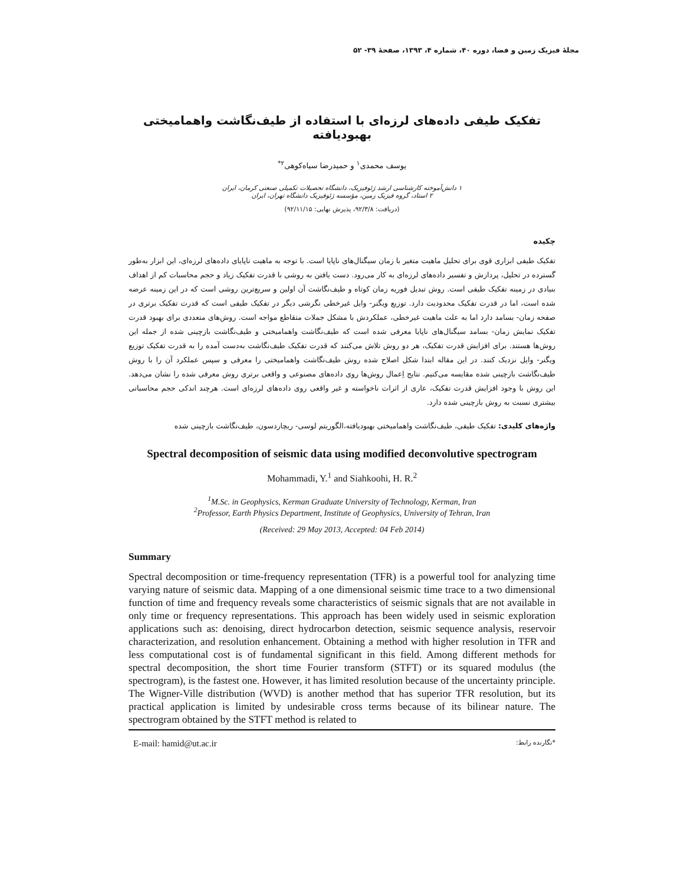مجلهٔ فیزیک زمین و فضا، دوره ۴۰، شماره ۴، ۱۳۹۳، صفحهٔ ۳۹- ۵۲
تفکیک طیفی داده‌های لرزه‌ای با استفاده از طیف‌نگاشت واهمامیختی بهبودیافته
یوسف محمدی<sup>۱</sup> و حمیدرضا سیاه‌کوهی<sup>۲*</sup>
۱ دانش‌آموخته کارشناسی ارشد ژئوفیزیک، دانشگاه تحصیلات تکمیلی صنعتی کرمان، ایران
۲ استاد، گروه فیزیک زمین، مؤسسه ژئوفیزیک دانشگاه تهران، ایران
(دریافت: ۹۲/۳/۸، پذیرش نهایی: ۹۲/۱۱/۱۵)
چکیده
تفکیک طیفی ابزاری قوی برای تحلیل ماهیت متغیر با زمان سیگنال‌های ناپایا است. با توجه به ماهیت ناپایای داده‌های لرزه‌ای، این ابزار به‌طور گسترده در تحلیل، پردازش و تفسیر داده‌های لرزه‌ای به کار می‌رود. دست یافتن به روشی با قدرت تفکیک زیاد و حجم محاسبات کم از اهداف بنیادی در زمینه تفکیک طیفی است. روش تبدیل فوریه زمان کوتاه و طیف‌نگاشت آن اولین و سریع‌ترین روشی است که در این زمینه عرضه شده است، اما در قدرت تفکیک محدودیت دارد. توزیع ویگنر- وایل غیرخطی نگرشی دیگر در تفکیک طیفی است که قدرت تفکیک برتری در صفحه زمان- بسامد دارد اما به علت ماهیت غیرخطی، عملکردش با مشکل جملات متقاطع مواجه است. روش‌های متعددی برای بهبود قدرت تفکیک نمایش زمان- بسامد سیگنال‌های ناپایا معرفی شده است که طیف‌نگاشت واهمامیختی و طیف‌نگاشت بازچینی شده از جمله این روش‌ها هستند. برای افزایش قدرت تفکیک، هر دو روش تلاش می‌کنند که قدرت تفکیک طیف‌نگاشت به‌دست آمده را به قدرت تفکیک توزیع ویگنر- وایل نزدیک کنند. در این مقاله ابتدا شکل اصلاح شده روش طیف‌نگاشت واهمامیختی را معرفی و سپس عملکرد آن را با روش طیف‌نگاشت بازچینی شده مقایسه می‌کنیم. نتایج اِعمال روش‌ها روی داده‌های مصنوعی و واقعی برتری روش معرفی شده را نشان می‌دهد. این روش با وجود افزایش قدرت تفکیک، عاری از اثرات ناخواسته و غیر واقعی روی داده‌های لرزه‌ای است. هرچند اندکی حجم محاسباتی بیشتری نسبت به روش بازچینی شده دارد.
واژه‌های کلیدی: تفکیک طیفی، طیف‌نگاشت واهمامیختی بهبودیافته،الگوریتم لوسی- ریچاردسون، طیف‌نگاشت بازچینی شده
Spectral decomposition of seismic data using modified deconvolutive spectrogram
Mohammadi, Y.<sup>1</sup> and Siahkoohi, H. R.<sup>2</sup>
<sup>1</sup> M.Sc. in Geophysics, Kerman Graduate University of Technology, Kerman, Iran
<sup>2</sup> Professor, Earth Physics Department, Institute of Geophysics, University of Tehran, Iran
(Received: 29 May 2013, Accepted: 04 Feb 2014)
Summary
Spectral decomposition or time-frequency representation (TFR) is a powerful tool for analyzing time varying nature of seismic data. Mapping of a one dimensional seismic time trace to a two dimensional function of time and frequency reveals some characteristics of seismic signals that are not available in only time or frequency representations. This approach has been widely used in seismic exploration applications such as: denoising, direct hydrocarbon detection, seismic sequence analysis, reservoir characterization, and resolution enhancement. Obtaining a method with higher resolution in TFR and less computational cost is of fundamental significant in this field. Among different methods for spectral decomposition, the short time Fourier transform (STFT) or its squared modulus (the spectrogram), is the fastest one. However, it has limited resolution because of the uncertainty principle. The Wigner-Ville distribution (WVD) is another method that has superior TFR resolution, but its practical application is limited by undesirable cross terms because of its bilinear nature. The spectrogram obtained by the STFT method is related to
E-mail: hamid@ut.ac.ir *نگارنده رابط: